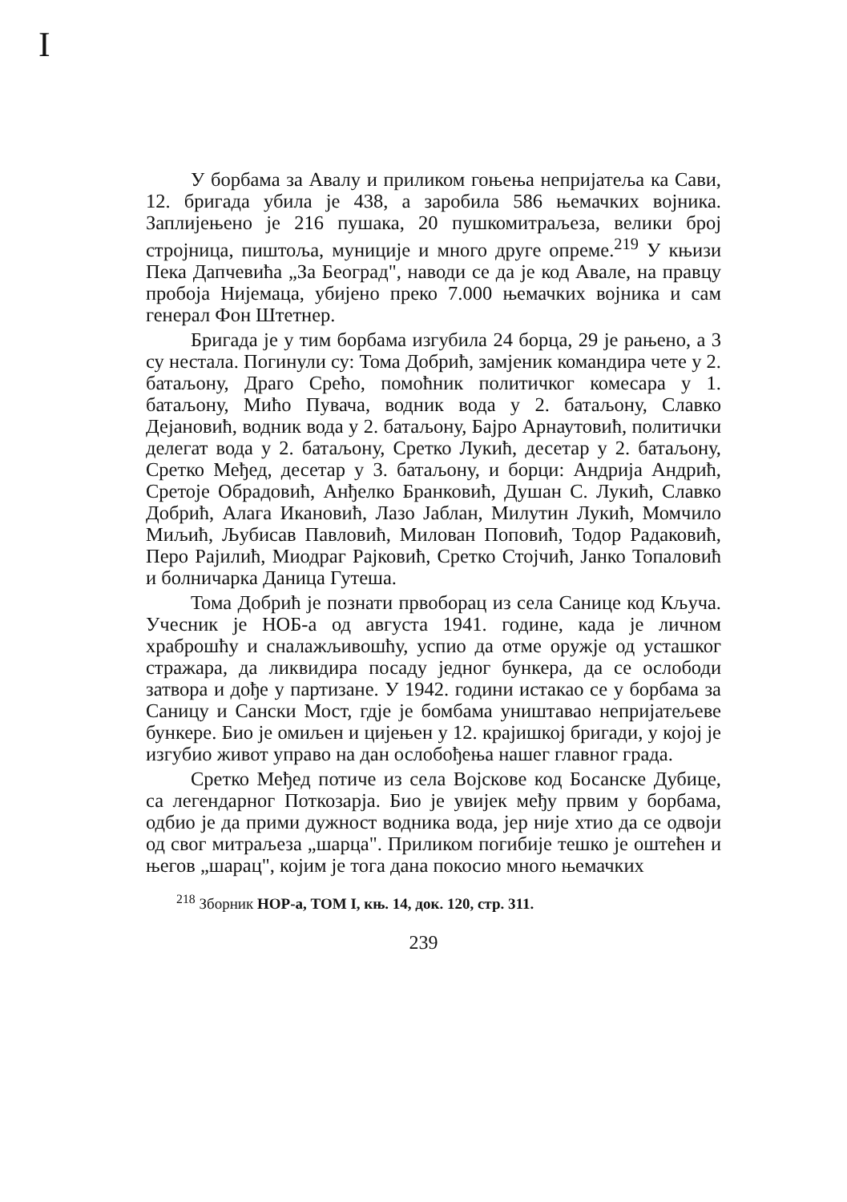I
У борбама за Авалу и приликом гоњења непријатеља ка Сави, 12. бригада убила је 438, а заробила 586 њемачких војника. Заплијењено је 216 пушака, 20 пушкомитраљеза, велики број стројница, пиштоља, муниције и много друге опреме.<sup>219</sup> У књизи Пека Дапчевића „За Београд", наводи се да је код Авале, на правцу пробоја Нијемаца, убијено преко 7.000 њемачких војника и сам генерал Фон Штетнер.
Бригада је у тим борбама изгубила 24 борца, 29 је рањено, а 3 су нестала. Погинули су: Тома Добрић, замјеник командира чете у 2. батаљону, Драго Срећо, помоћник политичког комесара у 1. батаљону, Мићо Пувача, водник вода у 2. батаљону, Славко Дејановић, водник вода у 2. батаљону, Бајро Арнаутовић, политички делегат вода у 2. батаљону, Сретко Лукић, десетар у 2. батаљону, Сретко Међед, десетар у 3. батаљону, и борци: Андрија Андрић, Сретоје Обрадовић, Анђелко Бранковић, Душан С. Лукић, Славко Добрић, Алага Икановић, Лазо Јаблан, Милутин Лукић, Момчило Миљић, Љубисав Павловић, Милован Поповић, Тодор Радаковић, Перо Рајилић, Миодраг Рајковић, Сретко Стојчић, Јанко Топаловић и болничарка Даница Гутеша.
Тома Добрић је познати првоборац из села Санице код Кључа. Учесник је НОБ-а од августа 1941. године, када је личном храброшћу и сналажљивошћу, успио да отме оружје од усташког стражара, да ликвидира посаду једног бункера, да се ослободи затвора и дође у партизане. У 1942. години истакао се у борбама за Саницу и Сански Мост, гдје је бомбама уништавао непријатељеве бункере. Био је омиљен и цијењен у 12. крајишкој бригади, у којој је изгубио живот управо на дан ослобођења нашег главног града.
Сретко Међед потиче из села Војскове код Босанске Дубице, са легендарног Поткозарја. Био је увијек међу првим у борбама, одбио је да прими дужност водника вода, јер није хтио да се одвоји од свог митраљеза „шарца". Приликом погибије тешко је оштећен и његов „шарац", којим је тога дана покосио много њемачких
<sup>218</sup> Зборник НОР-а, ТОМ I, књ. 14, док. 120, стр. 311.
239